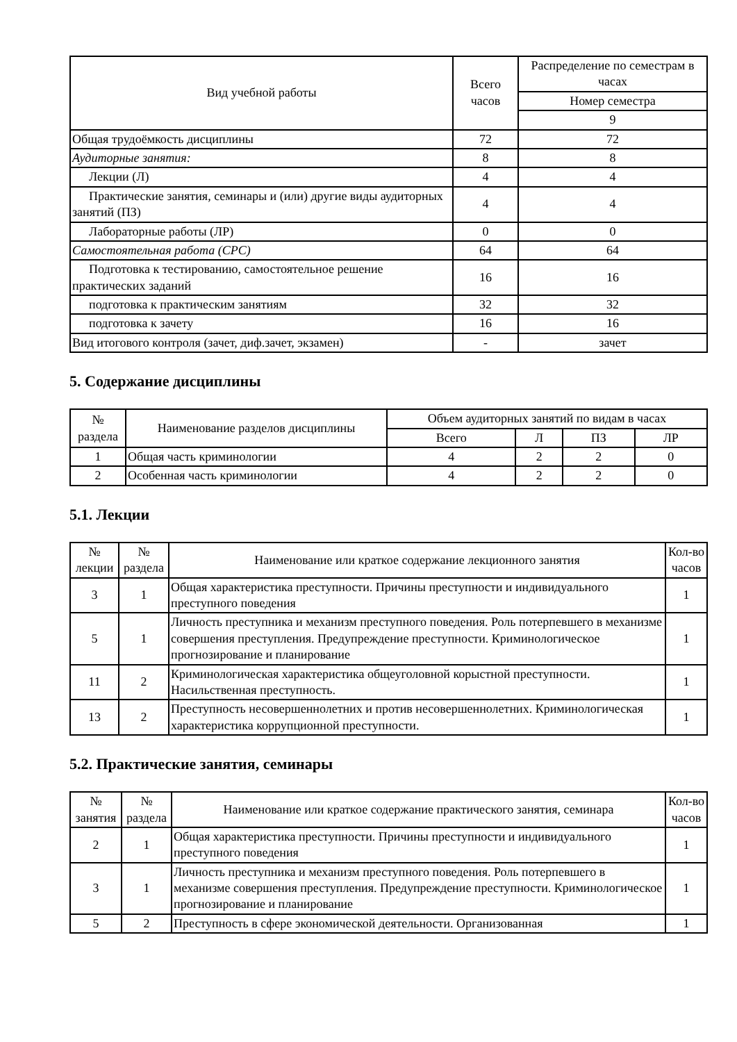| Вид учебной работы | Всего часов | Распределение по семестрам в часах |
| --- | --- | --- |
| | | Номер семестра |
| | | 9 |
| Общая трудоёмкость дисциплины | 72 | 72 |
| Аудиторные занятия: | 8 | 8 |
| Лекции (Л) | 4 | 4 |
| Практические занятия, семинары и (или) другие виды аудиторных занятий (ПЗ) | 4 | 4 |
| Лабораторные работы (ЛР) | 0 | 0 |
| Самостоятельная работа (СРС) | 64 | 64 |
| Подготовка к тестированию, самостоятельное решение практических заданий | 16 | 16 |
| подготовка к практическим занятиям | 32 | 32 |
| подготовка к зачету | 16 | 16 |
| Вид итогового контроля (зачет, диф.зачет, экзамен) | - | зачет |
5. Содержание дисциплины
| № раздела | Наименование разделов дисциплины | Объем аудиторных занятий по видам в часах | | | |
| --- | --- | --- | --- | --- | --- |
| | | Всего | Л | ПЗ | ЛР |
| 1 | Общая часть криминологии | 4 | 2 | 2 | 0 |
| 2 | Особенная часть криминологии | 4 | 2 | 2 | 0 |
5.1. Лекции
| № лекции | № раздела | Наименование или краткое содержание лекционного занятия | Кол-во часов |
| --- | --- | --- | --- |
| 3 | 1 | Общая характеристика преступности. Причины преступности и индивидуального преступного поведения | 1 |
| 5 | 1 | Личность преступника и механизм преступного поведения. Роль потерпевшего в механизме совершения преступления. Предупреждение преступности. Криминологическое прогнозирование и планирование | 1 |
| 11 | 2 | Криминологическая характеристика общеуголовной корыстной преступности. Насильственная преступность. | 1 |
| 13 | 2 | Преступность несовершеннолетних и против несовершеннолетних. Криминологическая характеристика коррупционной преступности. | 1 |
5.2. Практические занятия, семинары
| № занятия | № раздела | Наименование или краткое содержание практического занятия, семинара | Кол-во часов |
| --- | --- | --- | --- |
| 2 | 1 | Общая характеристика преступности. Причины преступности и индивидуального преступного поведения | 1 |
| 3 | 1 | Личность преступника и механизм преступного поведения. Роль потерпевшего в механизме совершения преступления. Предупреждение преступности. Криминологическое прогнозирование и планирование | 1 |
| 5 | 2 | Преступность в сфере экономической деятельности. Организованная | 1 |